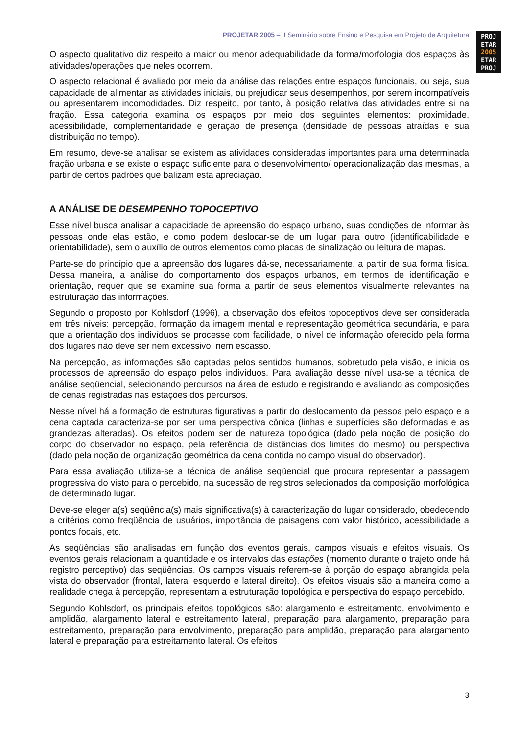PROJETAR 2005 – II Seminário sobre Ensino e Pesquisa em Projeto de Arquitetura
PROJ
ETAR
2005
ETAR
PROJ
O aspecto qualitativo diz respeito a maior ou menor adequabilidade da forma/morfologia dos espaços às atividades/operações que neles ocorrem.
O aspecto relacional é avaliado por meio da análise das relações entre espaços funcionais, ou seja, sua capacidade de alimentar as atividades iniciais, ou prejudicar seus desempenhos, por serem incompatíveis ou apresentarem incomodidades. Diz respeito, por tanto, à posição relativa das atividades entre si na fração. Essa categoria examina os espaços por meio dos seguintes elementos: proximidade, acessibilidade, complementaridade e geração de presença (densidade de pessoas atraídas e sua distribuição no tempo).
Em resumo, deve-se analisar se existem as atividades consideradas importantes para uma determinada fração urbana e se existe o espaço suficiente para o desenvolvimento/ operacionalização das mesmas, a partir de certos padrões que balizam esta apreciação.
A ANÁLISE DE DESEMPENHO TOPOCEPTIVO
Esse nível busca analisar a capacidade de apreensão do espaço urbano, suas condições de informar às pessoas onde elas estão, e como podem deslocar-se de um lugar para outro (identificabilidade e orientabilidade), sem o auxílio de outros elementos como placas de sinalização ou leitura de mapas.
Parte-se do princípio que a apreensão dos lugares dá-se, necessariamente, a partir de sua forma física. Dessa maneira, a análise do comportamento dos espaços urbanos, em termos de identificação e orientação, requer que se examine sua forma a partir de seus elementos visualmente relevantes na estruturação das informações.
Segundo o proposto por Kohlsdorf (1996), a observação dos efeitos topoceptivos deve ser considerada em três níveis: percepção, formação da imagem mental e representação geométrica secundária, e para que a orientação dos indivíduos se processe com facilidade, o nível de informação oferecido pela forma dos lugares não deve ser nem excessivo, nem escasso.
Na percepção, as informações são captadas pelos sentidos humanos, sobretudo pela visão, e inicia os processos de apreensão do espaço pelos indivíduos. Para avaliação desse nível usa-se a técnica de análise seqüencial, selecionando percursos na área de estudo e registrando e avaliando as composições de cenas registradas nas estações dos percursos.
Nesse nível há a formação de estruturas figurativas a partir do deslocamento da pessoa pelo espaço e a cena captada caracteriza-se por ser uma perspectiva cônica (linhas e superfícies são deformadas e as grandezas alteradas). Os efeitos podem ser de natureza topológica (dado pela noção de posição do corpo do observador no espaço, pela referência de distâncias dos limites do mesmo) ou perspectiva (dado pela noção de organização geométrica da cena contida no campo visual do observador).
Para essa avaliação utiliza-se a técnica de análise seqüencial que procura representar a passagem progressiva do visto para o percebido, na sucessão de registros selecionados da composição morfológica de determinado lugar.
Deve-se eleger a(s) seqüência(s) mais significativa(s) à caracterização do lugar considerado, obedecendo a critérios como freqüência de usuários, importância de paisagens com valor histórico, acessibilidade a pontos focais, etc.
As seqüências são analisadas em função dos eventos gerais, campos visuais e efeitos visuais. Os eventos gerais relacionam a quantidade e os intervalos das estações (momento durante o trajeto onde há registro perceptivo) das seqüências. Os campos visuais referem-se à porção do espaço abrangida pela vista do observador (frontal, lateral esquerdo e lateral direito). Os efeitos visuais são a maneira como a realidade chega à percepção, representam a estruturação topológica e perspectiva do espaço percebido.
Segundo Kohlsdorf, os principais efeitos topológicos são: alargamento e estreitamento, envolvimento e amplidão, alargamento lateral e estreitamento lateral, preparação para alargamento, preparação para estreitamento, preparação para envolvimento, preparação para amplidão, preparação para alargamento lateral e preparação para estreitamento lateral. Os efeitos
3